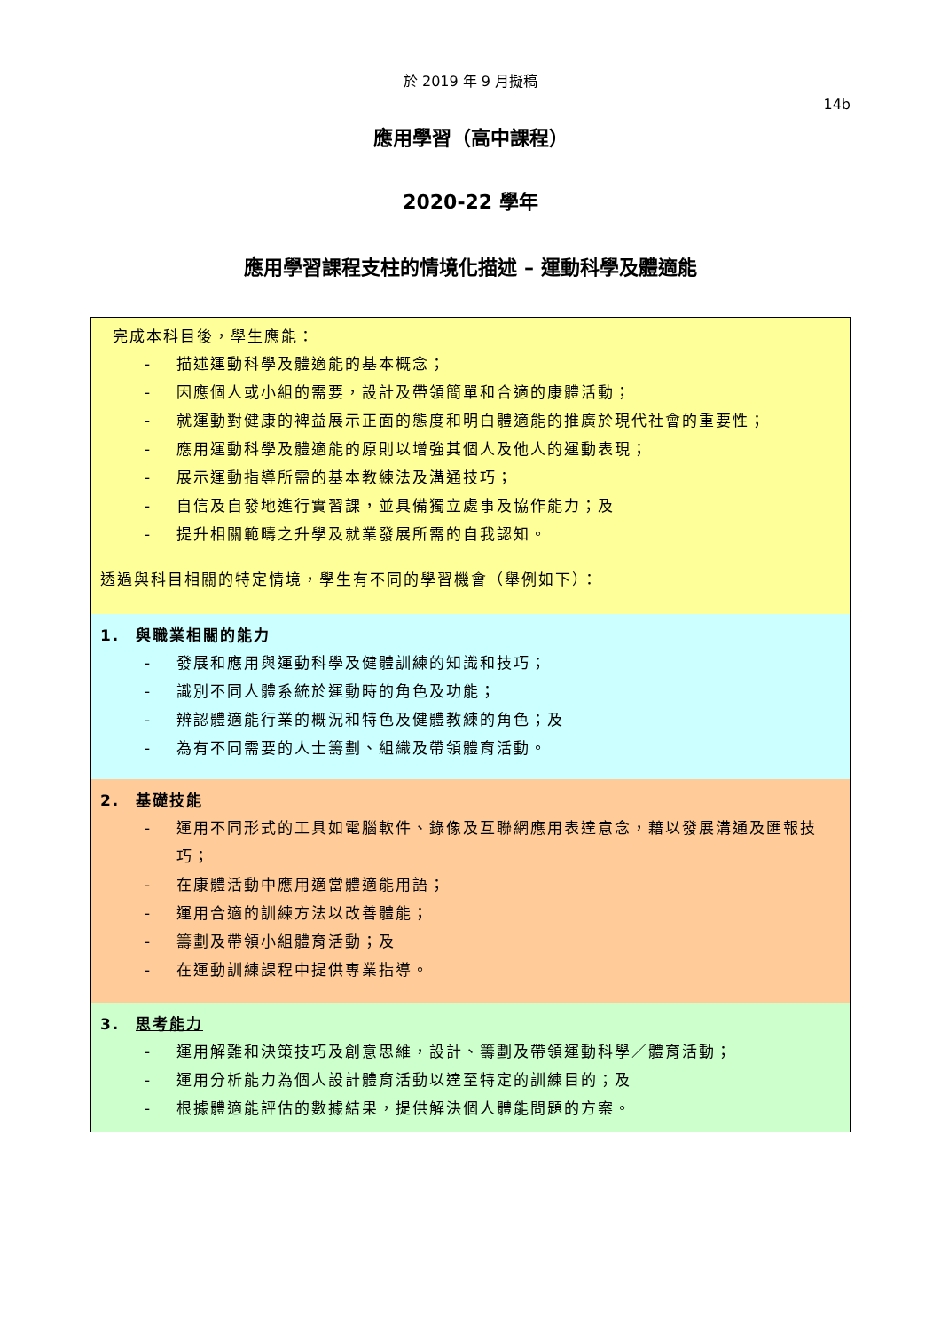於 2019 年 9 月擬稿
14b
應用學習（高中課程）
2020-22 學年
應用學習課程支柱的情境化描述 – 運動科學及體適能
完成本科目後，學生應能：
- 描述運動科學及體適能的基本概念；
- 因應個人或小組的需要，設計及帶領簡單和合適的康體活動；
- 就運動對健康的裨益展示正面的態度和明白體適能的推廣於現代社會的重要性；
- 應用運動科學及體適能的原則以增強其個人及他人的運動表現；
- 展示運動指導所需的基本教練法及溝通技巧；
- 自信及自發地進行實習課，並具備獨立處事及協作能力；及
- 提升相關範疇之升學及就業發展所需的自我認知。
透過與科目相關的特定情境，學生有不同的學習機會（舉例如下）：
1. 與職業相關的能力
- 發展和應用與運動科學及健體訓練的知識和技巧；
- 識別不同人體系統於運動時的角色及功能；
- 辨認體適能行業的概況和特色及健體教練的角色；及
- 為有不同需要的人士籌劃、組織及帶領體育活動。
2. 基礎技能
- 運用不同形式的工具如電腦軟件、錄像及互聯網應用表達意念，藉以發展溝通及匯報技巧；
- 在康體活動中應用適當體適能用語；
- 運用合適的訓練方法以改善體能；
- 籌劃及帶領小組體育活動；及
- 在運動訓練課程中提供專業指導。
3. 思考能力
- 運用解難和決策技巧及創意思維，設計、籌劃及帶領運動科學／體育活動；
- 運用分析能力為個人設計體育活動以達至特定的訓練目的；及
- 根據體適能評估的數據結果，提供解決個人體能問題的方案。